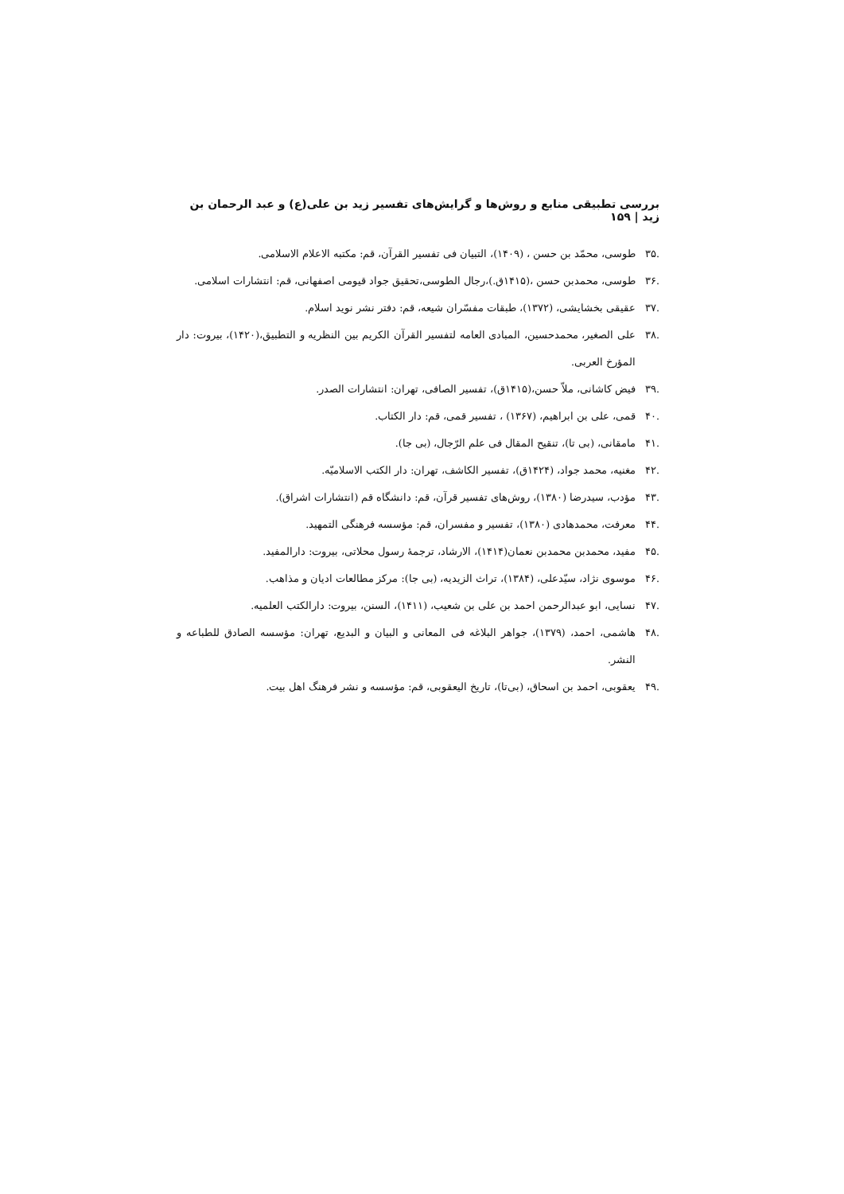بررسی تطبیقی منابع و روش‌ها و گرایش‌های تفسیر زید بن علی(ع) و عبد الرحمان بن زید | ۱۵۹
.۳۵ طوسی، محمّد بن حسن ، (۱۴۰۹)، التبیان فی تفسیر القرآن، قم: مکتبه الاعلام الاسلامی.
.۳۶ طوسی، محمدبن حسن ،(۱۴۱۵ق.)،رجال الطوسی،تحقیق جواد قیومی اصفهانی، قم: انتشارات اسلامی.
.۳۷ عقیقی بخشایشی، (۱۳۷۲)، طبقات مفسّران شیعه، قم: دفتر نشر نوید اسلام.
.۳۸ علی الصغیر، محمدحسین، المبادی العامه لتفسیر القرآن الکریم بین النظریه و التطبیق،(۱۴۲۰)، بیروت: دار المؤرخ العربی.
.۳۹ فیض کاشانی، ملاّ حسن،(۱۴۱۵ق)، تفسیر الصافی، تهران: انتشارات الصدر.
.۴۰ قمی، علی بن ابراهیم، (۱۳۶۷) ، تفسیر قمی، قم: دار الکتاب.
.۴۱ مامقانی، (بی تا)، تنقیح المقال فی علم الرّجال، (بی جا).
.۴۲ مغنیه، محمد جواد، (۱۴۲۴ق)، تفسیر الکاشف، تهران: دار الکتب الاسلامیّه.
.۴۳ مؤدب، سیدرضا (۱۳۸۰)، روش‌های تفسیر قرآن، قم: دانشگاه قم (انتشارات اشراق).
.۴۴ معرفت، محمدهادی (۱۳۸۰)، تفسیر و مفسران، قم: مؤسسه فرهنگی التمهید.
.۴۵ مفید، محمدبن محمدبن نعمان(۱۴۱۴)، الارشاد، ترجمهٔ رسول محلاتی، بیروت: دارالمفید.
.۴۶ موسوی نژاد، سیّدعلی، (۱۳۸۴)، تراث الزیدیه، (بی جا): مرکز مطالعات ادیان و مذاهب.
.۴۷ نسایی، ابو عبدالرحمن احمد بن علی بن شعیب، (۱۴۱۱)، السنن، بیروت: دارالکتب العلمیه.
.۴۸ هاشمی، احمد، (۱۳۷۹)، جواهر البلاغه فی المعانی و البیان و البدیع، تهران: مؤسسه الصادق للطباعه و النشر.
.۴۹ یعقوبی، احمد بن اسحاق، (بی‌تا)، تاریخ الیعقوبی، قم: مؤسسه و نشر فرهنگ اهل بیت.